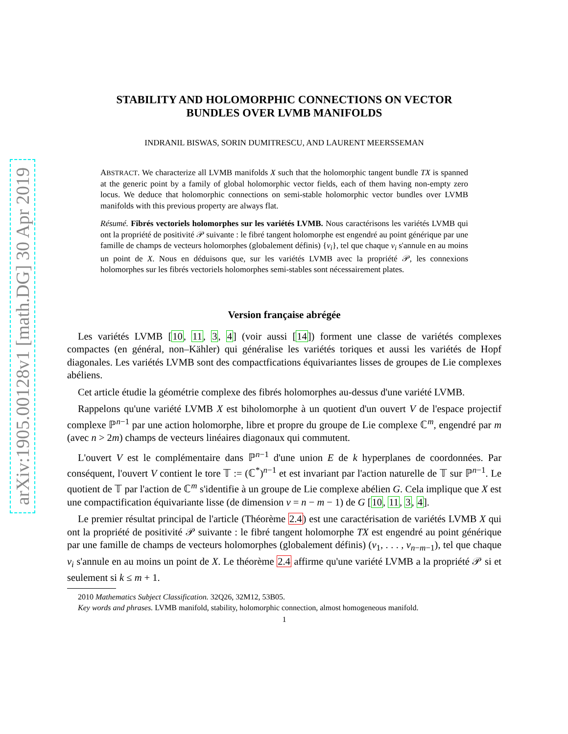arXiv:1905.00128v1 [math.DG] 30 Apr 2019
STABILITY AND HOLOMORPHIC CONNECTIONS ON VECTOR
BUNDLES OVER LVMB MANIFOLDS
INDRANIL BISWAS, SORIN DUMITRESCU, AND LAURENT MEERSSEMAN
ABSTRACT. We characterize all LVMB manifolds X such that the holomorphic tangent bundle TX is spanned at the generic point by a family of global holomorphic vector fields, each of them having non-empty zero locus. We deduce that holomorphic connections on semi-stable holomorphic vector bundles over LVMB manifolds with this previous property are always flat.
Résumé. Fibrés vectoriels holomorphes sur les variétés LVMB. Nous caractérisons les variétés LVMB qui ont la propriété de positivité 𝒫 suivante : le fibré tangent holomorphe est engendré au point générique par une famille de champs de vecteurs holomorphes (globalement définis) {v<sub>i</sub>}, tel que chaque v<sub>i</sub> s'annule en au moins un point de X. Nous en déduisons que, sur les variétés LVMB avec la propriété 𝒫, les connexions holomorphes sur les fibrés vectoriels holomorphes semi-stables sont nécessairement plates.
Version française abrégée
Les variétés LVMB [10, 11, 3, 4] (voir aussi [14]) forment une classe de variétés complexes compactes (en général, non–Kähler) qui généralise les variétés toriques et aussi les variétés de Hopf diagonales. Les variétés LVMB sont des compactfications équivariantes lisses de groupes de Lie complexes abéliens.
Cet article étudie la géométrie complexe des fibrés holomorphes au-dessus d'une variété LVMB.
Rappelons qu'une variété LVMB X est biholomorphe à un quotient d'un ouvert V de l'espace projectif complexe ℙ<sup>n−1</sup> par une action holomorphe, libre et propre du groupe de Lie complexe ℂ<sup>m</sup>, engendré par m (avec n > 2m) champs de vecteurs linéaires diagonaux qui commutent.
L'ouvert V est le complémentaire dans ℙ<sup>n−1</sup> d'une union E de k hyperplanes de coordonnées. Par conséquent, l'ouvert V contient le tore 𝕋 := (ℂ<sup>*</sup>)<sup>n−1</sup> et est invariant par l'action naturelle de 𝕋 sur ℙ<sup>n−1</sup>. Le quotient de 𝕋 par l'action de ℂ<sup>m</sup> s'identifie à un groupe de Lie complexe abélien G. Cela implique que X est une compactification équivariante lisse (de dimension ν = n − m − 1) de G [10, 11, 3, 4].
Le premier résultat principal de l'article (Théorème 2.4) est une caractérisation de variétés LVMB X qui ont la propriété de positivité 𝒫 suivante : le fibré tangent holomorphe TX est engendré au point générique par une famille de champs de vecteurs holomorphes (globalement définis) (v<sub>1</sub>, . . . , v<sub>n−m−1</sub>), tel que chaque v<sub>i</sub> s'annule en au moins un point de X. Le théorème 2.4 affirme qu'une variété LVMB a la propriété 𝒫 si et seulement si k ≤ m + 1.
2010 Mathematics Subject Classification. 32Q26, 32M12, 53B05.
Key words and phrases. LVMB manifold, stability, holomorphic connection, almost homogeneous manifold.
1